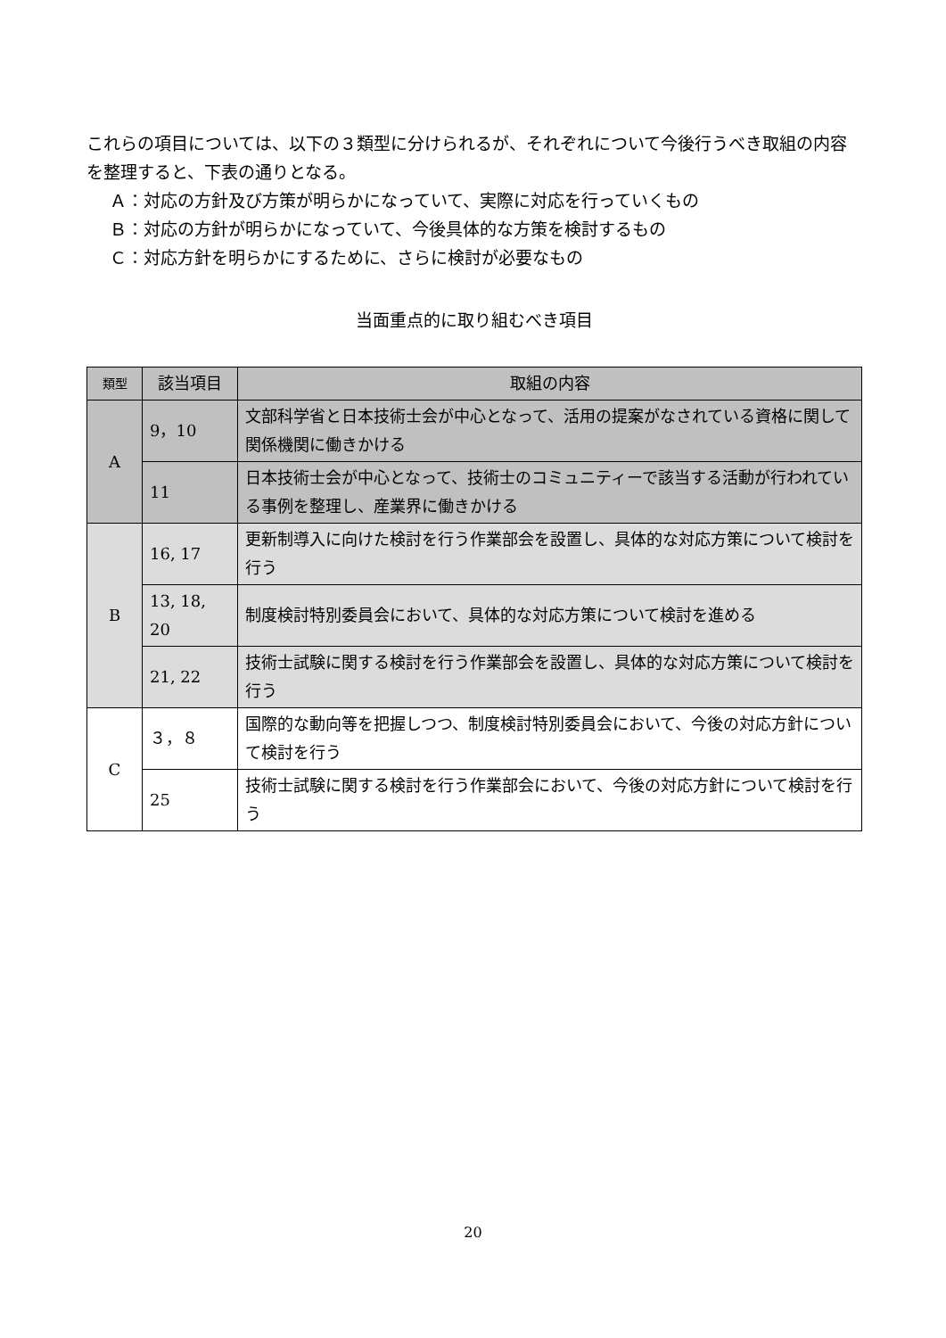これらの項目については、以下の３類型に分けられるが、それぞれについて今後行うべき取組の内容を整理すると、下表の通りとなる。
Ａ：対応の方針及び方策が明らかになっていて、実際に対応を行っていくもの
Ｂ：対応の方針が明らかになっていて、今後具体的な方策を検討するもの
Ｃ：対応方針を明らかにするために、さらに検討が必要なもの
当面重点的に取り組むべき項目
| 類型 | 該当項目 | 取組の内容 |
| --- | --- | --- |
| A | 9，10 | 文部科学省と日本技術士会が中心となって、活用の提案がなされている資格に関して関係機関に働きかける |
| | 11 | 日本技術士会が中心となって、技術士のコミュニティーで該当する活動が行われている事例を整理し、産業界に働きかける |
| B | 16, 17 | 更新制導入に向けた検討を行う作業部会 を設置し、具体的な対応方策について検討を行う |
| | 13, 18, 20 | 制度検討特別委員会において、具体的な対応方策について検討を進める |
| | 21, 22 | 技術士試験に関する検討を行う作業部会 を設置し、具体的な対応方策について検討を行う |
| C | ３，８ | 国際的な動向等を把握しつつ、制度検討特別委員会において、今後の対応方針について検討を行う |
| | 25 | 技術士試験に関する検討を行う作業部会 において、今後の対応方針について検討を行う |
20